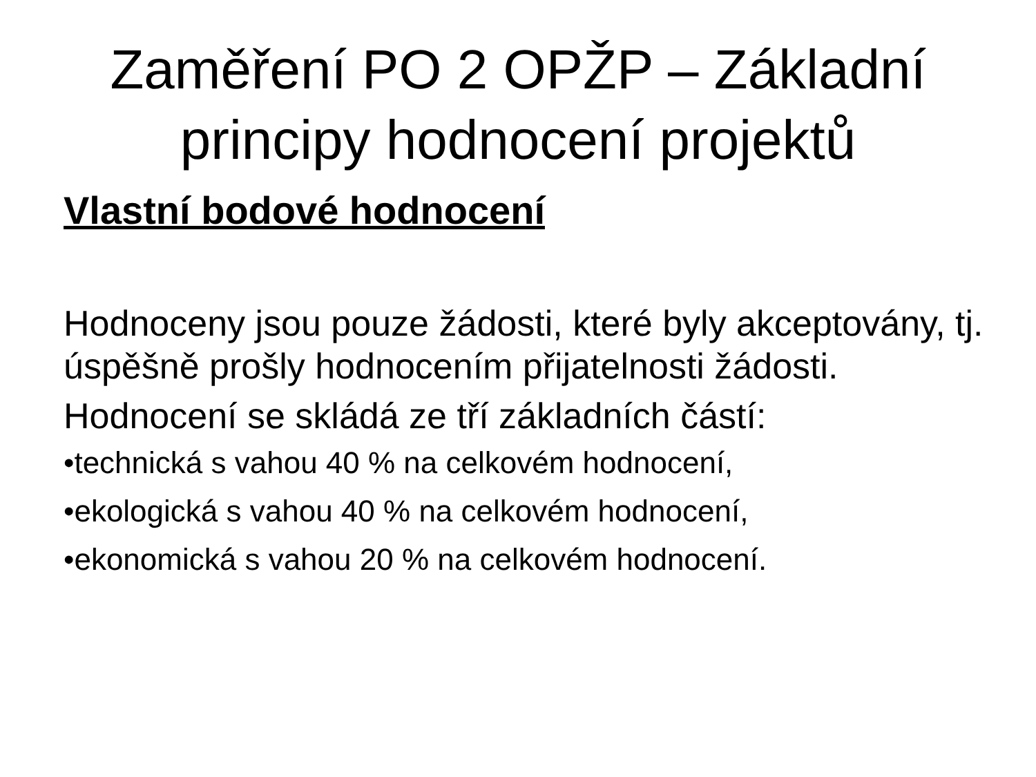Zaměření PO 2 OPŽP – Základní
principy hodnocení projektů
Vlastní bodové hodnocení
Hodnoceny jsou pouze žádosti, které byly akceptovány, tj. úspěšně prošly hodnocením přijatelnosti žádosti.
Hodnocení se skládá ze tří základních částí:
•technická s vahou 40 % na celkovém hodnocení,
•ekologická s vahou 40 % na celkovém hodnocení,
•ekonomická s vahou 20 % na celkovém hodnocení.